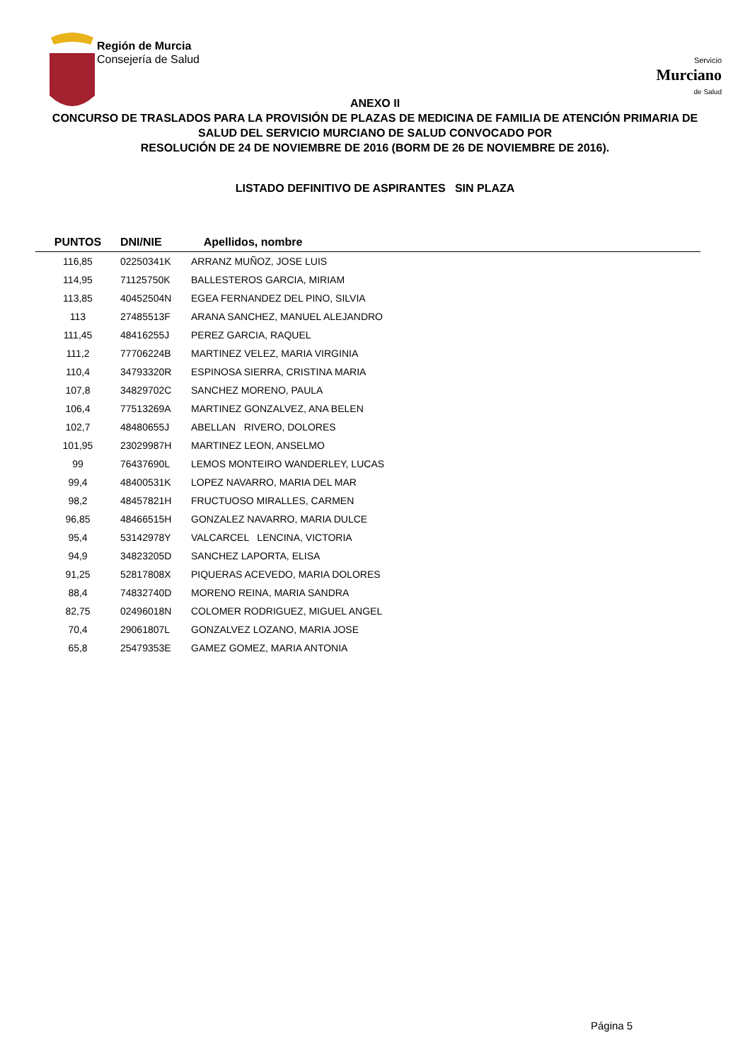Región de Murcia
Consejería de Salud
Servicio
Murciano
de Salud
ANEXO II
CONCURSO DE TRASLADOS PARA LA PROVISIÓN DE PLAZAS DE MEDICINA DE FAMILIA DE ATENCIÓN PRIMARIA DE SALUD DEL SERVICIO MURCIANO DE SALUD CONVOCADO POR
RESOLUCIÓN DE 24 DE NOVIEMBRE DE 2016 (BORM DE 26 DE NOVIEMBRE DE 2016).
LISTADO DEFINITIVO DE ASPIRANTES SIN PLAZA
| PUNTOS | DNI/NIE | Apellidos, nombre |
| --- | --- | --- |
| 116,85 | 02250341K | ARRANZ MUÑOZ, JOSE LUIS |
| 114,95 | 71125750K | BALLESTEROS GARCIA, MIRIAM |
| 113,85 | 40452504N | EGEA FERNANDEZ DEL PINO, SILVIA |
| 113 | 27485513F | ARANA SANCHEZ, MANUEL ALEJANDRO |
| 111,45 | 48416255J | PEREZ GARCIA, RAQUEL |
| 111,2 | 77706224B | MARTINEZ VELEZ, MARIA VIRGINIA |
| 110,4 | 34793320R | ESPINOSA SIERRA, CRISTINA MARIA |
| 107,8 | 34829702C | SANCHEZ MORENO, PAULA |
| 106,4 | 77513269A | MARTINEZ GONZALVEZ, ANA BELEN |
| 102,7 | 48480655J | ABELLAN RIVERO, DOLORES |
| 101,95 | 23029987H | MARTINEZ LEON, ANSELMO |
| 99 | 76437690L | LEMOS MONTEIRO WANDERLEY, LUCAS |
| 99,4 | 48400531K | LOPEZ NAVARRO, MARIA DEL MAR |
| 98,2 | 48457821H | FRUCTUOSO MIRALLES, CARMEN |
| 96,85 | 48466515H | GONZALEZ NAVARRO, MARIA DULCE |
| 95,4 | 53142978Y | VALCARCEL LENCINA, VICTORIA |
| 94,9 | 34823205D | SANCHEZ LAPORTA, ELISA |
| 91,25 | 52817808X | PIQUERAS ACEVEDO, MARIA DOLORES |
| 88,4 | 74832740D | MORENO REINA, MARIA SANDRA |
| 82,75 | 02496018N | COLOMER RODRIGUEZ, MIGUEL ANGEL |
| 70,4 | 29061807L | GONZALVEZ LOZANO, MARIA JOSE |
| 65,8 | 25479353E | GAMEZ GOMEZ, MARIA ANTONIA |
Página 5